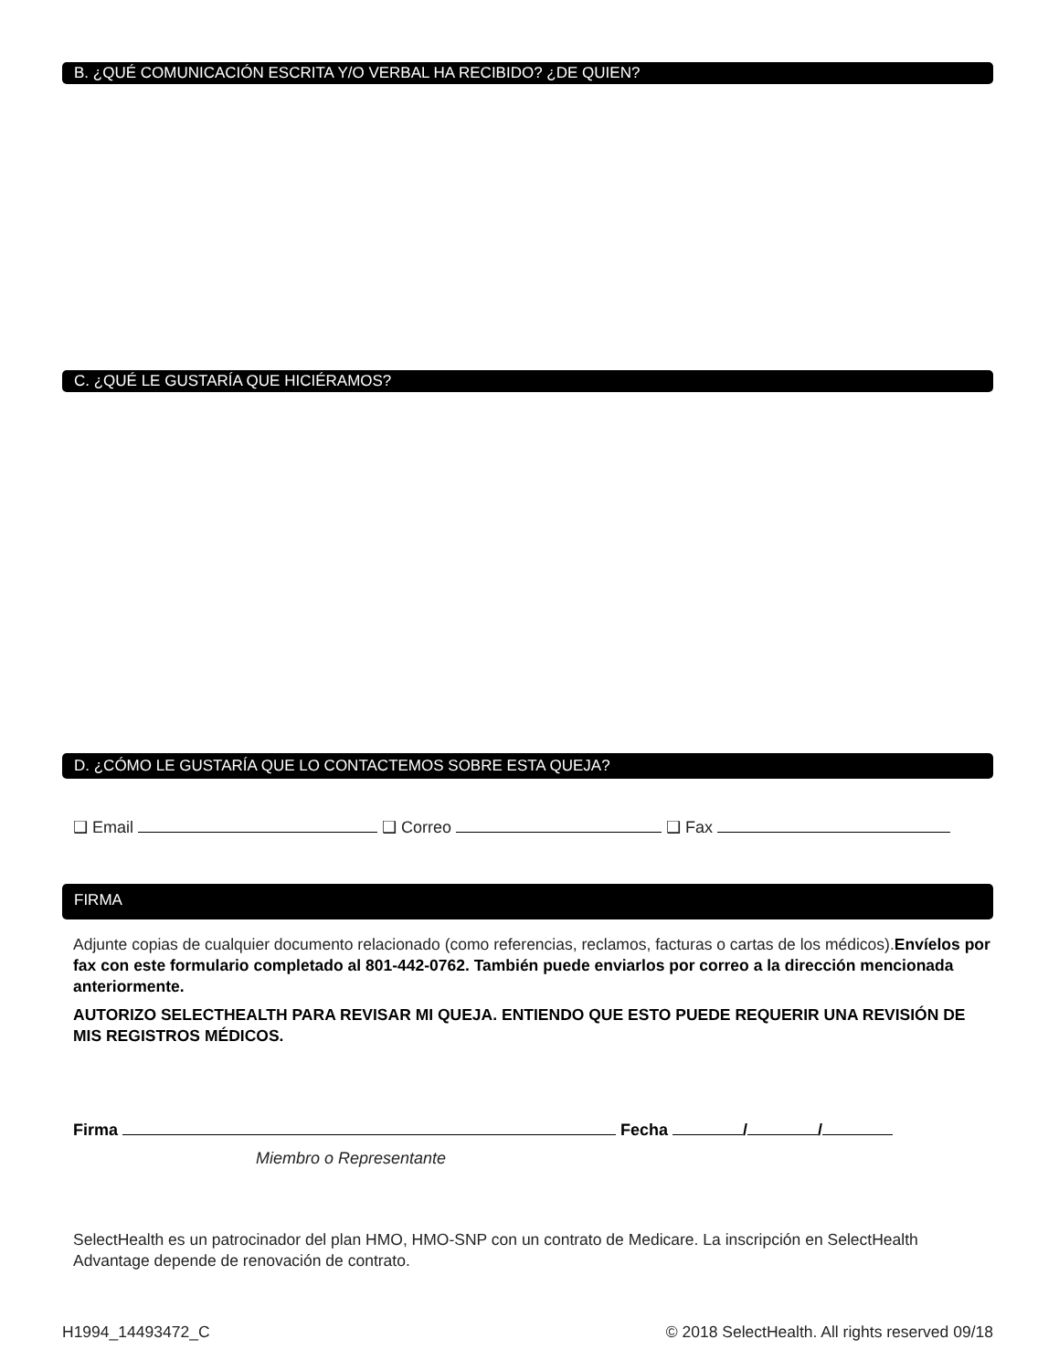B. ¿QUÉ COMUNICACIÓN ESCRITA Y/O VERBAL HA RECIBIDO? ¿DE QUIEN?
C. ¿QUÉ LE GUSTARÍA QUE HICIÉRAMOS?
D. ¿CÓMO LE GUSTARÍA QUE LO CONTACTEMOS SOBRE ESTA QUEJA?
❑ Email ❑ Correo ❑ Fax
FIRMA
Adjunte copias de cualquier documento relacionado (como referencias, reclamos, facturas o cartas de los médicos).Envíelos por fax con este formulario completado al 801-442-0762. También puede enviarlos por correo a la dirección mencionada anteriormente.
AUTORIZO SELECTHEALTH PARA REVISAR MI QUEJA. ENTIENDO QUE ESTO PUEDE REQUERIR UNA REVISIÓN DE MIS REGISTROS MÉDICOS.
Firma Fecha / /
Miembro o Representante
SelectHealth es un patrocinador del plan HMO, HMO-SNP con un contrato de Medicare. La inscripción en SelectHealth Advantage depende de renovación de contrato.
H1994_14493472_C © 2018 SelectHealth. All rights reserved 09/18